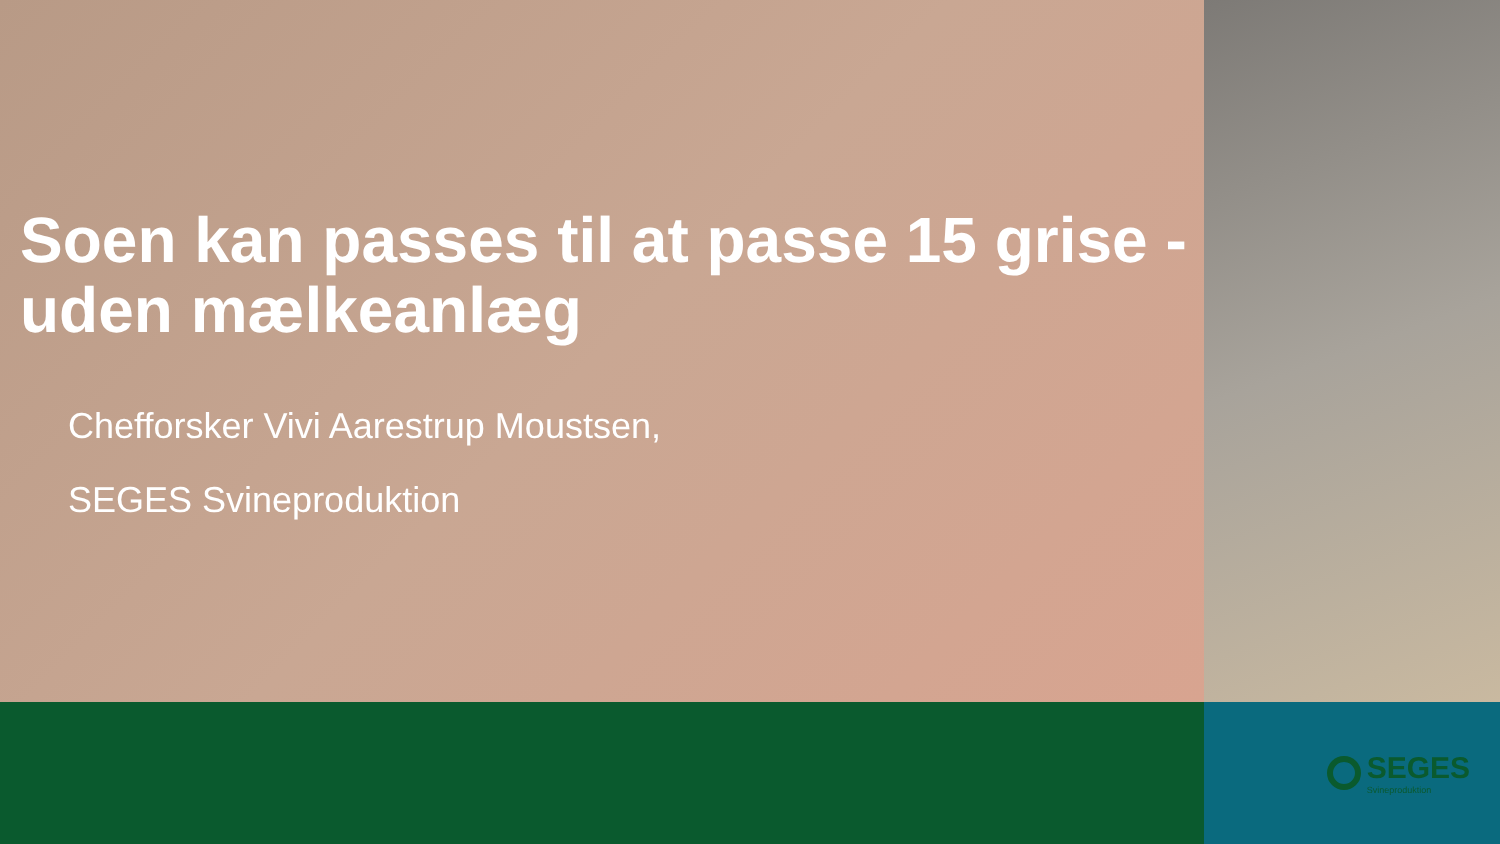Soen kan passes til at passe 15 grise - uden mælkeanlæg
Chefforsker Vivi Aarestrup Moustsen,
SEGES Svineproduktion
SEGES
Svineproduktion